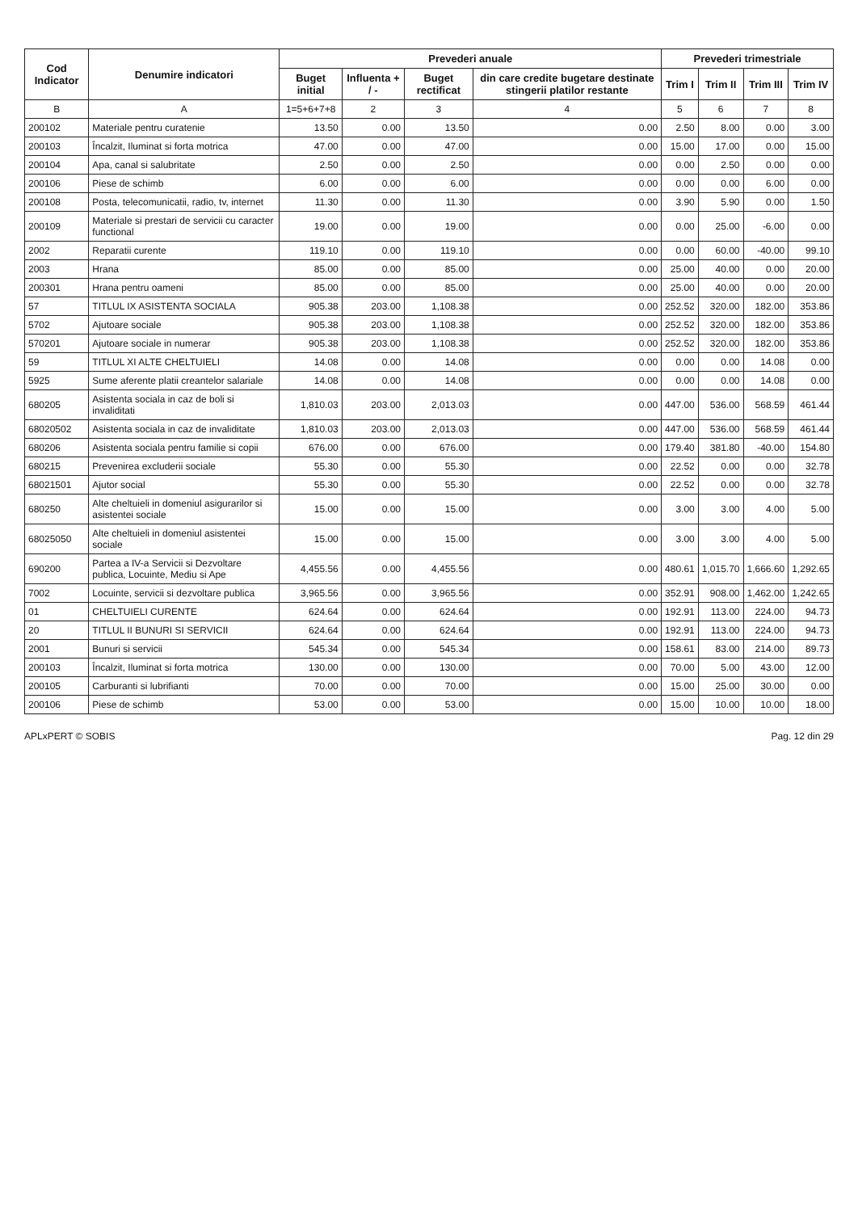| Cod Indicator | Denumire indicatori | Prevederi anuale | | | | Prevederi trimestriale | | | |
| --- | --- | --- | --- | --- | --- | --- | --- | --- | --- |
| | | Buget initial | Influenta + / - | Buget rectificat | din care credite bugetare destinate stingerii platilor restante | Trim I | Trim II | Trim III | Trim IV |
| B | A | 1=5+6+7+8 | 2 | 3 | 4 | 5 | 6 | 7 | 8 |
| 200102 | Materiale pentru curatenie | 13.50 | 0.00 | 13.50 | 0.00 | 2.50 | 8.00 | 0.00 | 3.00 |
| 200103 | Încalzit, Iluminat si forta motrica | 47.00 | 0.00 | 47.00 | 0.00 | 15.00 | 17.00 | 0.00 | 15.00 |
| 200104 | Apa, canal si salubritate | 2.50 | 0.00 | 2.50 | 0.00 | 0.00 | 2.50 | 0.00 | 0.00 |
| 200106 | Piese de schimb | 6.00 | 0.00 | 6.00 | 0.00 | 0.00 | 0.00 | 6.00 | 0.00 |
| 200108 | Posta, telecomunicatii, radio, tv, internet | 11.30 | 0.00 | 11.30 | 0.00 | 3.90 | 5.90 | 0.00 | 1.50 |
| 200109 | Materiale si prestari de servicii cu caracter functional | 19.00 | 0.00 | 19.00 | 0.00 | 0.00 | 25.00 | -6.00 | 0.00 |
| 2002 | Reparatii curente | 119.10 | 0.00 | 119.10 | 0.00 | 0.00 | 60.00 | -40.00 | 99.10 |
| 2003 | Hrana | 85.00 | 0.00 | 85.00 | 0.00 | 25.00 | 40.00 | 0.00 | 20.00 |
| 200301 | Hrana pentru oameni | 85.00 | 0.00 | 85.00 | 0.00 | 25.00 | 40.00 | 0.00 | 20.00 |
| 57 | TITLUL IX ASISTENTA SOCIALA | 905.38 | 203.00 | 1,108.38 | 0.00 | 252.52 | 320.00 | 182.00 | 353.86 |
| 5702 | Ajutoare sociale | 905.38 | 203.00 | 1,108.38 | 0.00 | 252.52 | 320.00 | 182.00 | 353.86 |
| 570201 | Ajutoare sociale in numerar | 905.38 | 203.00 | 1,108.38 | 0.00 | 252.52 | 320.00 | 182.00 | 353.86 |
| 59 | TITLUL XI ALTE CHELTUIELI | 14.08 | 0.00 | 14.08 | 0.00 | 0.00 | 0.00 | 14.08 | 0.00 |
| 5925 | Sume aferente platii creantelor salariale | 14.08 | 0.00 | 14.08 | 0.00 | 0.00 | 0.00 | 14.08 | 0.00 |
| 680205 | Asistenta sociala in caz de boli si invaliditati | 1,810.03 | 203.00 | 2,013.03 | 0.00 | 447.00 | 536.00 | 568.59 | 461.44 |
| 68020502 | Asistenta sociala in caz de invaliditate | 1,810.03 | 203.00 | 2,013.03 | 0.00 | 447.00 | 536.00 | 568.59 | 461.44 |
| 680206 | Asistenta sociala pentru familie si copii | 676.00 | 0.00 | 676.00 | 0.00 | 179.40 | 381.80 | -40.00 | 154.80 |
| 680215 | Prevenirea excluderii sociale | 55.30 | 0.00 | 55.30 | 0.00 | 22.52 | 0.00 | 0.00 | 32.78 |
| 68021501 | Ajutor social | 55.30 | 0.00 | 55.30 | 0.00 | 22.52 | 0.00 | 0.00 | 32.78 |
| 680250 | Alte cheltuieli in domeniul asigurarilor si asistentei sociale | 15.00 | 0.00 | 15.00 | 0.00 | 3.00 | 3.00 | 4.00 | 5.00 |
| 68025050 | Alte cheltuieli in domeniul asistentei sociale | 15.00 | 0.00 | 15.00 | 0.00 | 3.00 | 3.00 | 4.00 | 5.00 |
| 690200 | Partea a IV-a Servicii si Dezvoltare publica, Locuinte, Mediu si Ape | 4,455.56 | 0.00 | 4,455.56 | 0.00 | 480.61 | 1,015.70 | 1,666.60 | 1,292.65 |
| 7002 | Locuinte, servicii si dezvoltare publica | 3,965.56 | 0.00 | 3,965.56 | 0.00 | 352.91 | 908.00 | 1,462.00 | 1,242.65 |
| 01 | CHELTUIELI CURENTE | 624.64 | 0.00 | 624.64 | 0.00 | 192.91 | 113.00 | 224.00 | 94.73 |
| 20 | TITLUL II BUNURI SI SERVICII | 624.64 | 0.00 | 624.64 | 0.00 | 192.91 | 113.00 | 224.00 | 94.73 |
| 2001 | Bunuri si servicii | 545.34 | 0.00 | 545.34 | 0.00 | 158.61 | 83.00 | 214.00 | 89.73 |
| 200103 | Încalzit, Iluminat si forta motrica | 130.00 | 0.00 | 130.00 | 0.00 | 70.00 | 5.00 | 43.00 | 12.00 |
| 200105 | Carburanti si lubrifianti | 70.00 | 0.00 | 70.00 | 0.00 | 15.00 | 25.00 | 30.00 | 0.00 |
| 200106 | Piese de schimb | 53.00 | 0.00 | 53.00 | 0.00 | 15.00 | 10.00 | 10.00 | 18.00 |
APLxPERT © SOBIS Pag. 12 din 29